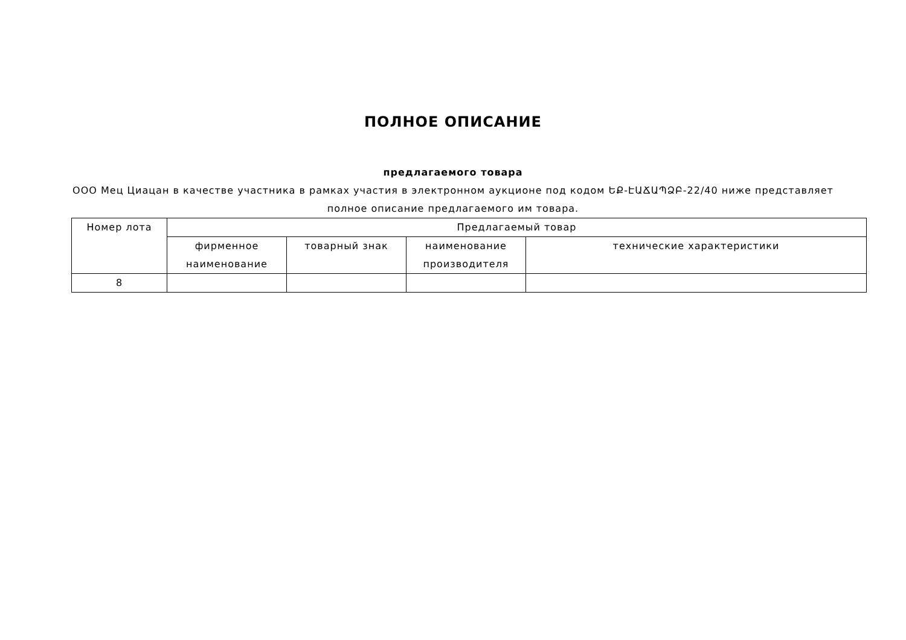ПОЛНОЕ ОПИСАНИЕ
предлагаемого товара
ООО Мец Циацан в качестве участника в рамках участия в электронном аукционе под кодом ԵՔ-ԷԱՃԱՊՁԲ-22/40 ниже представляет полное описание предлагаемого им товара.
| Номер лота | Предлагаемый товар | | | |
| --- | --- | --- | --- | --- |
| | фирменное наименование | товарный знак | наименование производителя | технические характеристики |
| 8 | | | | |